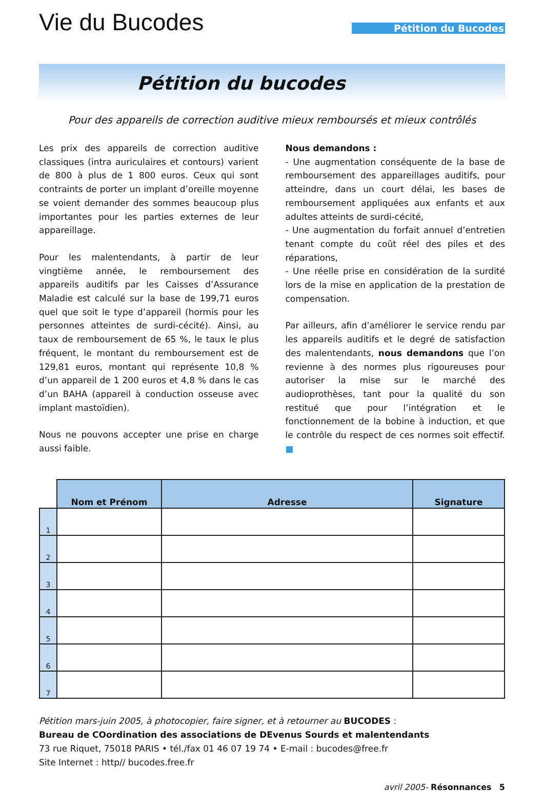Vie du Bucodes
Pétition du Bucodes
Pétition du bucodes
Pour des appareils de correction auditive mieux remboursés et mieux contrôlés
Les prix des appareils de correction auditive classiques (intra auriculaires et contours) varient de 800 à plus de 1 800 euros. Ceux qui sont contraints de porter un implant d’oreille moyenne se voient demander des sommes beaucoup plus importantes pour les parties externes de leur appareillage.
Pour les malentendants, à partir de leur vingtième année, le remboursement des appareils auditifs par les Caisses d’Assurance Maladie est calculé sur la base de 199,71 euros quel que soit le type d’appareil (hormis pour les personnes atteintes de surdi-cécité). Ainsi, au taux de remboursement de 65 %, le taux le plus fréquent, le montant du remboursement est de 129,81 euros, montant qui représente 10,8 % d’un appareil de 1 200 euros et 4,8 % dans le cas d’un BAHA (appareil à conduction osseuse avec implant mastoïdien).
Nous ne pouvons accepter une prise en charge aussi faible.
Nous demandons :
- Une augmentation conséquente de la base de remboursement des appareillages auditifs, pour atteindre, dans un court délai, les bases de remboursement appliquées aux enfants et aux adultes atteints de surdi-cécité,
- Une augmentation du forfait annuel d’entretien tenant compte du coût réel des piles et des réparations,
- Une réelle prise en considération de la surdité lors de la mise en application de la prestation de compensation.
Par ailleurs, afin d’améliorer le service rendu par les appareils auditifs et le degré de satisfaction des malentendants, nous demandons que l’on revienne à des normes plus rigoureuses pour autoriser la mise sur le marché des audioprothèses, tant pour la qualité du son restitué que pour l’intégration et le fonctionnement de la bobine à induction, et que le contrôle du respect de ces normes soit effectif. ■
| | Nom et Prénom | Adresse | Signature |
| --- | --- | --- | --- |
| 1 | | | |
| 2 | | | |
| 3 | | | |
| 4 | | | |
| 5 | | | |
| 6 | | | |
| 7 | | | |
Pétition mars-juin 2005, à photocopier, faire signer, et à retourner au BUCODES :
Bureau de COordination des associations de DEvenus Sourds et malentendants
73 rue Riquet, 75018 PARIS • tél./fax 01 46 07 19 74 • E-mail : bucodes@free.fr
Site Internet : http// bucodes.free.fr
avril 2005- Résonnances 5